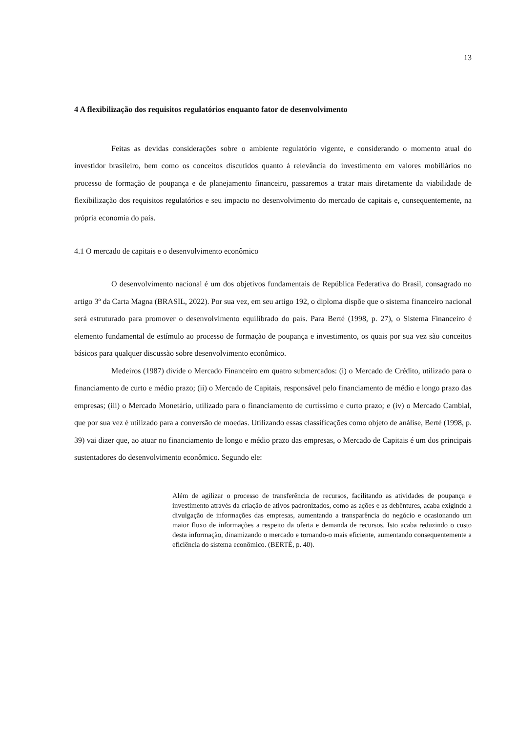13
4 A flexibilização dos requisitos regulatórios enquanto fator de desenvolvimento
Feitas as devidas considerações sobre o ambiente regulatório vigente, e considerando o momento atual do investidor brasileiro, bem como os conceitos discutidos quanto à relevância do investimento em valores mobiliários no processo de formação de poupança e de planejamento financeiro, passaremos a tratar mais diretamente da viabilidade de flexibilização dos requisitos regulatórios e seu impacto no desenvolvimento do mercado de capitais e, consequentemente, na própria economia do país.
4.1 O mercado de capitais e o desenvolvimento econômico
O desenvolvimento nacional é um dos objetivos fundamentais de República Federativa do Brasil, consagrado no artigo 3º da Carta Magna (BRASIL, 2022). Por sua vez, em seu artigo 192, o diploma dispõe que o sistema financeiro nacional será estruturado para promover o desenvolvimento equilibrado do país. Para Berté (1998, p. 27), o Sistema Financeiro é elemento fundamental de estímulo ao processo de formação de poupança e investimento, os quais por sua vez são conceitos básicos para qualquer discussão sobre desenvolvimento econômico.
Medeiros (1987) divide o Mercado Financeiro em quatro submercados: (i) o Mercado de Crédito, utilizado para o financiamento de curto e médio prazo; (ii) o Mercado de Capitais, responsável pelo financiamento de médio e longo prazo das empresas; (iii) o Mercado Monetário, utilizado para o financiamento de curtíssimo e curto prazo; e (iv) o Mercado Cambial, que por sua vez é utilizado para a conversão de moedas. Utilizando essas classificações como objeto de análise, Berté (1998, p. 39) vai dizer que, ao atuar no financiamento de longo e médio prazo das empresas, o Mercado de Capitais é um dos principais sustentadores do desenvolvimento econômico. Segundo ele:
Além de agilizar o processo de transferência de recursos, facilitando as atividades de poupança e investimento através da criação de ativos padronizados, como as ações e as debêntures, acaba exigindo a divulgação de informações das empresas, aumentando a transparência do negócio e ocasionando um maior fluxo de informações a respeito da oferta e demanda de recursos. Isto acaba reduzindo o custo desta informação, dinamizando o mercado e tornando-o mais eficiente, aumentando consequentemente a eficiência do sistema econômico. (BERTÉ, p. 40).